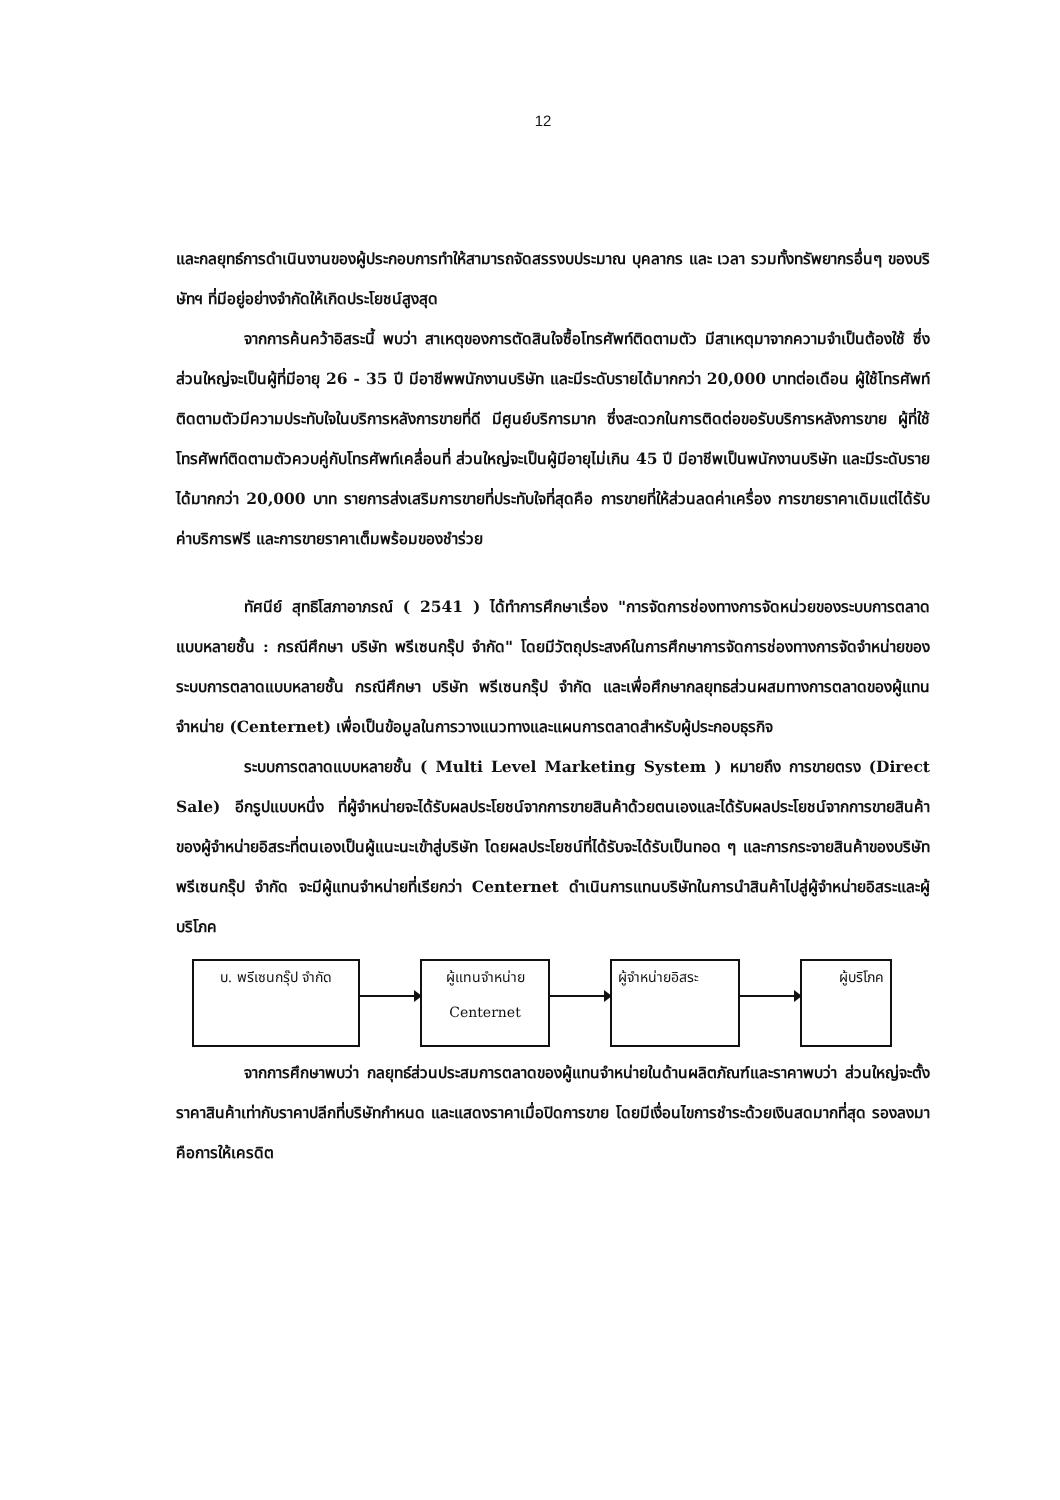12
และกลยุทธ์การดำเนินงานของผู้ประกอบการทำให้สามารถจัดสรรงบประมาณ บุคลากร และ เวลา รวมทั้งทรัพยากรอื่นๆ ของบริษัทฯ ที่มีอยู่อย่างจำกัดให้เกิดประโยชน์สูงสุด
จากการค้นคว้าอิสระนี้ พบว่า สาเหตุของการตัดสินใจซื้อโทรศัพท์ติดตามตัว มีสาเหตุมาจากความจำเป็นต้องใช้ ซึ่งส่วนใหญ่จะเป็นผู้ที่มีอายุ 26 - 35 ปี มีอาชีพพนักงานบริษัท และมีระดับรายได้มากกว่า 20,000 บาทต่อเดือน ผู้ใช้โทรศัพท์ติดตามตัวมีความประทับใจในบริการหลังการขายที่ดี มีศูนย์บริการมาก ซึ่งสะดวกในการติดต่อขอรับบริการหลังการขาย ผู้ที่ใช้โทรศัพท์ติดตามตัวควบคู่กับโทรศัพท์เคลื่อนที่ ส่วนใหญ่จะเป็นผู้มีอายุไม่เกิน 45 ปี มีอาชีพเป็นพนักงานบริษัท และมีระดับรายได้มากกว่า 20,000 บาท รายการส่งเสริมการขายที่ประทับใจที่สุดคือ การขายที่ให้ส่วนลดค่าเครื่อง การขายราคาเดิมแต่ได้รับค่าบริการฟรี และการขายราคาเต็มพร้อมของชำร่วย
ทัศนีย์ สุทธิโสภาอาภรณ์ ( 2541 ) ได้ทำการศึกษาเรื่อง "การจัดการช่องทางการจัดหน่วยของระบบการตลาดแบบหลายชั้น : กรณีศึกษา บริษัท พรีเซนกรุ๊ป จำกัด" โดยมีวัตถุประสงค์ในการศึกษาการจัดการช่องทางการจัดจำหน่ายของระบบการตลาดแบบหลายชั้น กรณีศึกษา บริษัท พรีเซนกรุ๊ป จำกัด และเพื่อศึกษากลยุทธส่วนผสมทางการตลาดของผู้แทนจำหน่าย (Centernet) เพื่อเป็นข้อมูลในการวางแนวทางและแผนการตลาดสำหรับผู้ประกอบธุรกิจ
ระบบการตลาดแบบหลายชั้น ( Multi Level Marketing System ) หมายถึง การขายตรง (Direct Sale) อีกรูปแบบหนึ่ง ที่ผู้จำหน่ายจะได้รับผลประโยชน์จากการขายสินค้าด้วยตนเองและได้รับผลประโยชน์จากการขายสินค้าของผู้จำหน่ายอิสระที่ตนเองเป็นผู้แนะนะเข้าสู่บริษัท โดยผลประโยชน์ที่ได้รับจะได้รับเป็นทอด ๆ และการกระจายสินค้าของบริษัท พรีเซนกรุ๊ป จำกัด จะมีผู้แทนจำหน่ายที่เรียกว่า Centernet ดำเนินการแทนบริษัทในการนำสินค้าไปสู่ผู้จำหน่ายอิสระและผู้บริโภค
บ. พรีเซนกรุ๊ป จำกัด ผู้แทนจำหน่าย
Centernet
ผู้จำหน่ายอิสระ ผู้บริโภค
จากการศึกษาพบว่า กลยุทธ์ส่วนประสมการตลาดของผู้แทนจำหน่ายในด้านผลิตภัณฑ์และราคาพบว่า ส่วนใหญ่จะตั้งราคาสินค้าเท่ากับราคาปลีกที่บริษัทกำหนด และแสดงราคาเมื่อปิดการขาย โดยมีเงื่อนไขการชำระด้วยเงินสดมากที่สุด รองลงมาคือการให้เครดิต